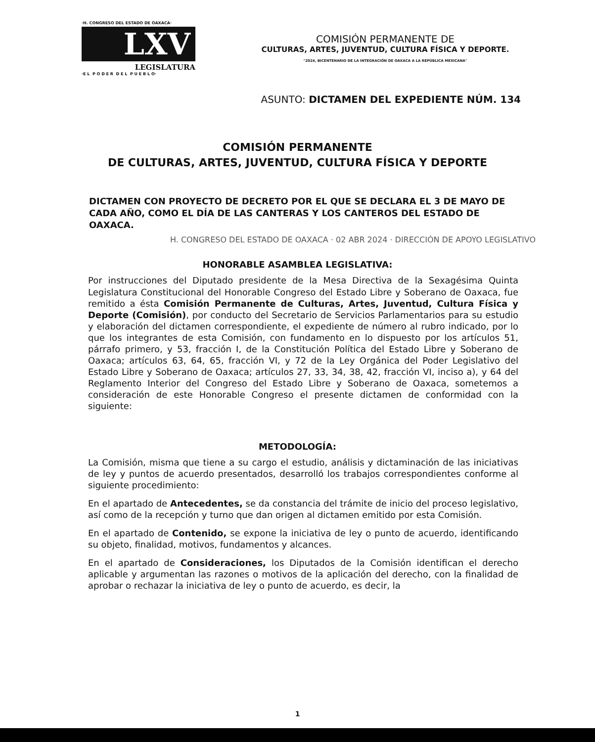·H. CONGRESO DEL ESTADO DE OAXACA·
LXV
LEGISLATURA
·E L P O D E R D E L P U E B L O·
COMISIÓN PERMANENTE DE
CULTURAS, ARTES, JUVENTUD, CULTURA FÍSICA Y DEPORTE.
"2024, BICENTENARIO DE LA INTEGRACIÓN DE OAXACA A LA REPÚBLICA MEXICANA"
ASUNTO: DICTAMEN DEL EXPEDIENTE NÚM. 134
COMISIÓN PERMANENTE
DE CULTURAS, ARTES, JUVENTUD, CULTURA FÍSICA Y DEPORTE
DICTAMEN CON PROYECTO DE DECRETO POR EL QUE SE DECLARA EL 3 DE MAYO DE CADA AÑO, COMO EL DÍA DE LAS CANTERAS Y LOS CANTEROS DEL ESTADO DE OAXACA.
H. CONGRESO DEL ESTADO DE OAXACA · 02 ABR 2024 · DIRECCIÓN DE APOYO LEGISLATIVO
HONORABLE ASAMBLEA LEGISLATIVA:
Por instrucciones del Diputado presidente de la Mesa Directiva de la Sexagésima Quinta Legislatura Constitucional del Honorable Congreso del Estado Libre y Soberano de Oaxaca, fue remitido a ésta Comisión Permanente de Culturas, Artes, Juventud, Cultura Física y Deporte (Comisión), por conducto del Secretario de Servicios Parlamentarios para su estudio y elaboración del dictamen correspondiente, el expediente de número al rubro indicado, por lo que los integrantes de esta Comisión, con fundamento en lo dispuesto por los artículos 51, párrafo primero, y 53, fracción I, de la Constitución Política del Estado Libre y Soberano de Oaxaca; artículos 63, 64, 65, fracción VI, y 72 de la Ley Orgánica del Poder Legislativo del Estado Libre y Soberano de Oaxaca; artículos 27, 33, 34, 38, 42, fracción VI, inciso a), y 64 del Reglamento Interior del Congreso del Estado Libre y Soberano de Oaxaca, sometemos a consideración de este Honorable Congreso el presente dictamen de conformidad con la siguiente:
METODOLOGÍA:
La Comisión, misma que tiene a su cargo el estudio, análisis y dictaminación de las iniciativas de ley y puntos de acuerdo presentados, desarrolló los trabajos correspondientes conforme al siguiente procedimiento:
En el apartado de Antecedentes, se da constancia del trámite de inicio del proceso legislativo, así como de la recepción y turno que dan origen al dictamen emitido por esta Comisión.
En el apartado de Contenido, se expone la iniciativa de ley o punto de acuerdo, identificando su objeto, finalidad, motivos, fundamentos y alcances.
En el apartado de Consideraciones, los Diputados de la Comisión identifican el derecho aplicable y argumentan las razones o motivos de la aplicación del derecho, con la finalidad de aprobar o rechazar la iniciativa de ley o punto de acuerdo, es decir, la
1